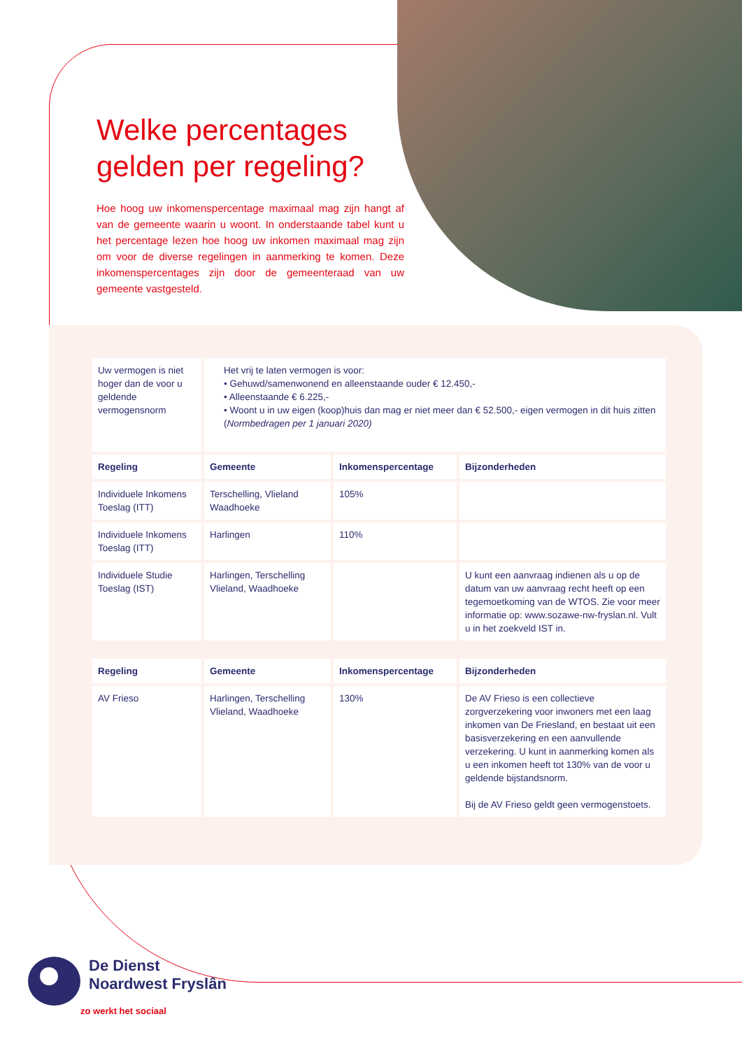Welke percentages gelden per regeling?
Hoe hoog uw inkomenspercentage maximaal mag zijn hangt af van de gemeente waarin u woont. In onderstaande tabel kunt u het percentage lezen hoe hoog uw inkomen maximaal mag zijn om voor de diverse regelingen in aanmerking te komen. Deze inkomenspercentages zijn door de gemeenteraad van uw gemeente vastgesteld.
| Uw vermogen is niet hoger dan de voor u geldende vermogensnorm | Het vrij te laten vermogen is voor: • Gehuwd/samenwonend en alleenstaande ouder € 12.450,- • Alleenstaande € 6.225,- • Woont u in uw eigen (koop)huis dan mag er niet meer dan € 52.500,- eigen vermogen in dit huis zitten ( Normbedragen per 1 januari 2020) | | |
| Regeling | Gemeente | Inkomenspercentage | Bijzonderheden |
| Individuele Inkomens Toeslag (ITT) | Terschelling, Vlieland Waadhoeke | 105% | |
| Individuele Inkomens Toeslag (ITT) | Harlingen | 110% | |
| Individuele Studie Toeslag (IST) | Harlingen, Terschelling Vlieland, Waadhoeke | | U kunt een aanvraag indienen als u op de datum van uw aanvraag recht heeft op een tegemoetkoming van de WTOS. Zie voor meer informatie op: www.sozawe-nw-fryslan.nl. Vult u in het zoekveld IST in. |
| Regeling | Gemeente | Inkomenspercentage | Bijzonderheden |
| --- | --- | --- | --- |
| AV Frieso | Harlingen, Terschelling Vlieland, Waadhoeke | 130% | De AV Frieso is een collectieve zorgverzekering voor inwoners met een laag inkomen van De Friesland, en bestaat uit een basisverzekering en een aanvullende verzekering. U kunt in aanmerking komen als u een inkomen heeft tot 130% van de voor u geldende bijstandsnorm. Bij de AV Frieso geldt geen vermogenstoets. |
De Dienst
Noardwest Fryslân
zo werkt het sociaal